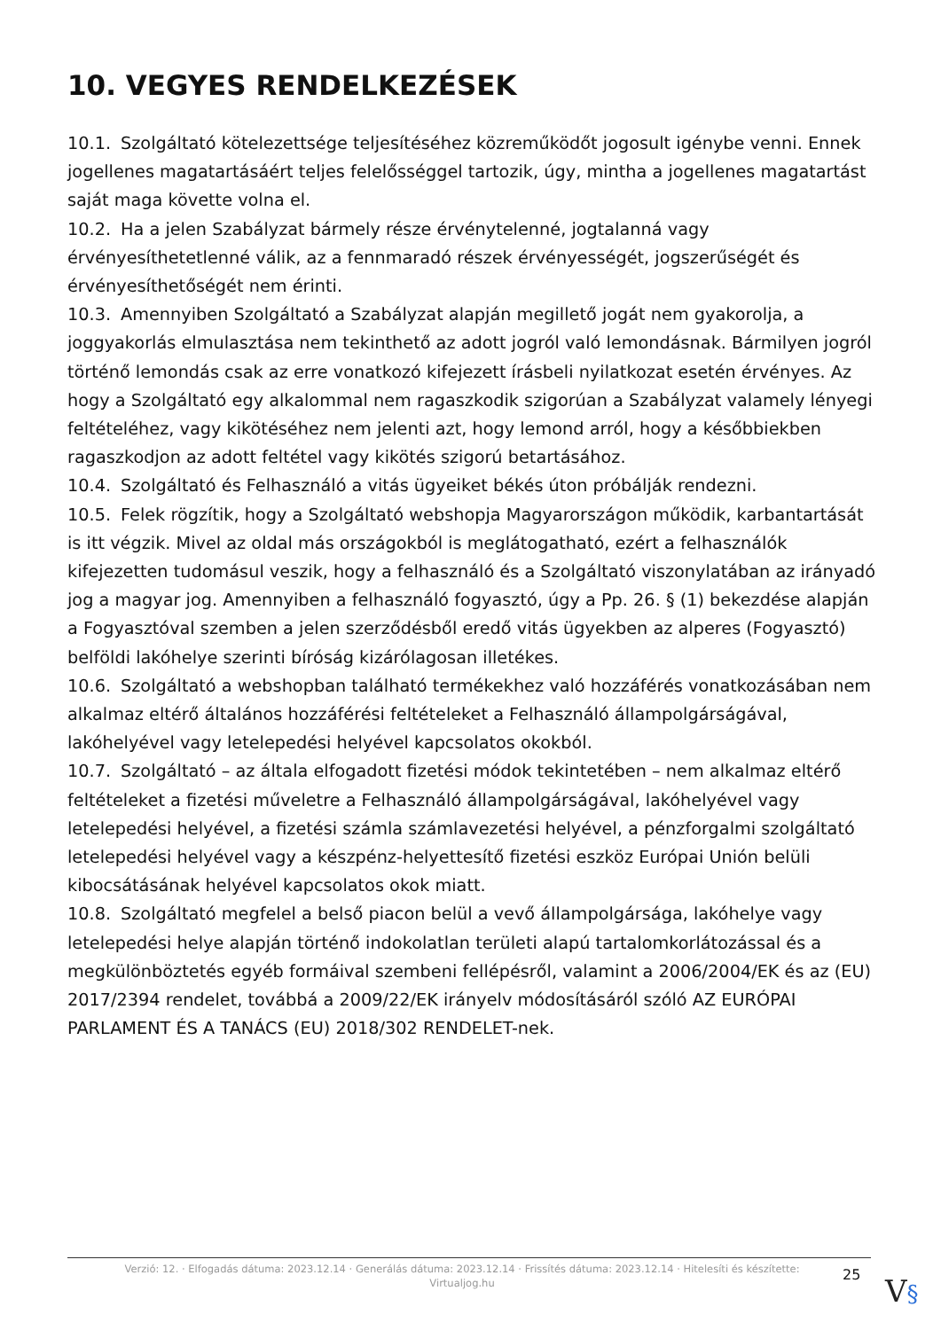10. VEGYES RENDELKEZÉSEK
10.1. Szolgáltató kötelezettsége teljesítéséhez közreműködőt jogosult igénybe venni. Ennek jogellenes magatartásáért teljes felelősséggel tartozik, úgy, mintha a jogellenes magatartást saját maga követte volna el.
10.2. Ha a jelen Szabályzat bármely része érvénytelenné, jogtalanná vagy érvényesíthetetlenné válik, az a fennmaradó részek érvényességét, jogszerűségét és érvényesíthetőségét nem érinti.
10.3. Amennyiben Szolgáltató a Szabályzat alapján megillető jogát nem gyakorolja, a joggyakorlás elmulasztása nem tekinthető az adott jogról való lemondásnak. Bármilyen jogról történő lemondás csak az erre vonatkozó kifejezett írásbeli nyilatkozat esetén érvényes. Az hogy a Szolgáltató egy alkalommal nem ragaszkodik szigorúan a Szabályzat valamely lényegi feltételéhez, vagy kikötéséhez nem jelenti azt, hogy lemond arról, hogy a későbbiekben ragaszkodjon az adott feltétel vagy kikötés szigorú betartásához.
10.4. Szolgáltató és Felhasználó a vitás ügyeiket békés úton próbálják rendezni.
10.5. Felek rögzítik, hogy a Szolgáltató webshopja Magyarországon működik, karbantartását is itt végzik. Mivel az oldal más országokból is meglátogatható, ezért a felhasználók kifejezetten tudomásul veszik, hogy a felhasználó és a Szolgáltató viszonylatában az irányadó jog a magyar jog. Amennyiben a felhasználó fogyasztó, úgy a Pp. 26. § (1) bekezdése alapján a Fogyasztóval szemben a jelen szerződésből eredő vitás ügyekben az alperes (Fogyasztó) belföldi lakóhelye szerinti bíróság kizárólagosan illetékes.
10.6. Szolgáltató a webshopban található termékekhez való hozzáférés vonatkozásában nem alkalmaz eltérő általános hozzáférési feltételeket a Felhasználó állampolgárságával, lakóhelyével vagy letelepedési helyével kapcsolatos okokból.
10.7. Szolgáltató – az általa elfogadott fizetési módok tekintetében – nem alkalmaz eltérő feltételeket a fizetési műveletre a Felhasználó állampolgárságával, lakóhelyével vagy letelepedési helyével, a fizetési számla számlavezetési helyével, a pénzforgalmi szolgáltató letelepedési helyével vagy a készpénz-helyettesítő fizetési eszköz Európai Unión belüli kibocsátásának helyével kapcsolatos okok miatt.
10.8. Szolgáltató megfelel a belső piacon belül a vevő állampolgársága, lakóhelye vagy letelepedési helye alapján történő indokolatlan területi alapú tartalomkorlátozással és a megkülönböztetés egyéb formáival szembeni fellépésről, valamint a 2006/2004/EK és az (EU) 2017/2394 rendelet, továbbá a 2009/22/EK irányelv módosításáról szóló AZ EURÓPAI PARLAMENT ÉS A TANÁCS (EU) 2018/302 RENDELET-nek.
Verzió: 12. · Elfogadás dátuma: 2023.12.14 · Generálás dátuma: 2023.12.14 · Frissítés dátuma: 2023.12.14 · Hitelesíti és készítette: Virtualjog.hu
25 V§